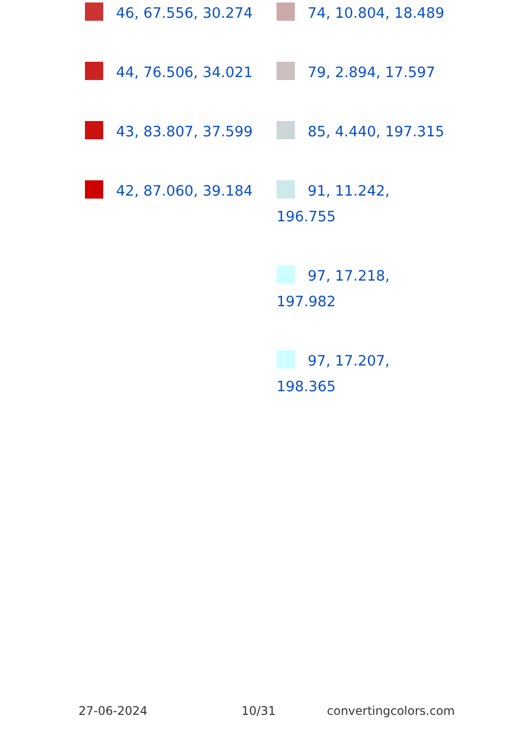46, 67.556, 30.274
44, 76.506, 34.021
43, 83.807, 37.599
42, 87.060, 39.184
74, 10.804, 18.489
79, 2.894, 17.597
85, 4.440, 197.315
91, 11.242, 196.755
97, 17.218, 197.982
97, 17.207, 198.365
27-06-2024 10/31 convertingcolors.com